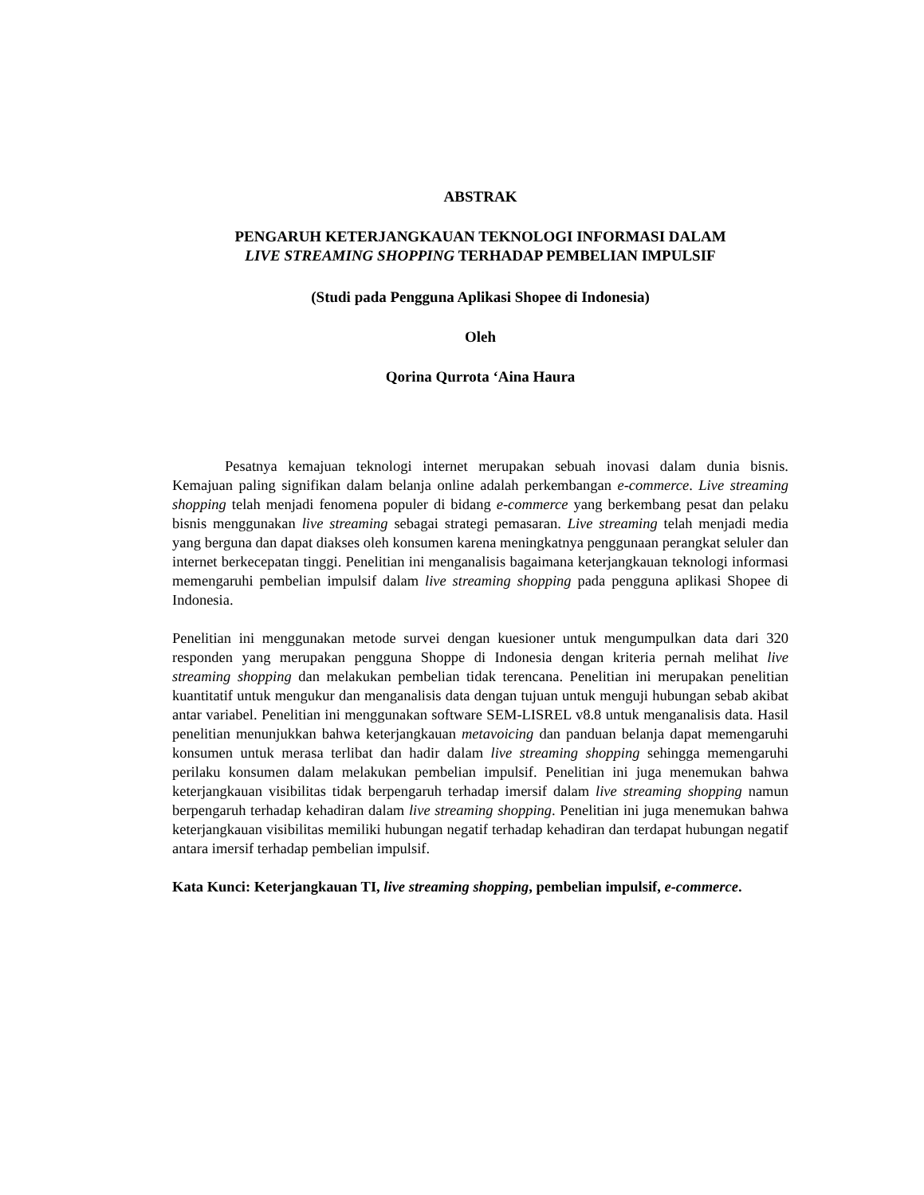ABSTRAK
PENGARUH KETERJANGKAUAN TEKNOLOGI INFORMASI DALAM
LIVE STREAMING SHOPPING TERHADAP PEMBELIAN IMPULSIF
(Studi pada Pengguna Aplikasi Shopee di Indonesia)
Oleh
Qorina Qurrota ‘Aina Haura
Pesatnya kemajuan teknologi internet merupakan sebuah inovasi dalam dunia bisnis. Kemajuan paling signifikan dalam belanja online adalah perkembangan e-commerce. Live streaming shopping telah menjadi fenomena populer di bidang e-commerce yang berkembang pesat dan pelaku bisnis menggunakan live streaming sebagai strategi pemasaran. Live streaming telah menjadi media yang berguna dan dapat diakses oleh konsumen karena meningkatnya penggunaan perangkat seluler dan internet berkecepatan tinggi. Penelitian ini menganalisis bagaimana keterjangkauan teknologi informasi memengaruhi pembelian impulsif dalam live streaming shopping pada pengguna aplikasi Shopee di Indonesia.
Penelitian ini menggunakan metode survei dengan kuesioner untuk mengumpulkan data dari 320 responden yang merupakan pengguna Shoppe di Indonesia dengan kriteria pernah melihat live streaming shopping dan melakukan pembelian tidak terencana. Penelitian ini merupakan penelitian kuantitatif untuk mengukur dan menganalisis data dengan tujuan untuk menguji hubungan sebab akibat antar variabel. Penelitian ini menggunakan software SEM-LISREL v8.8 untuk menganalisis data. Hasil penelitian menunjukkan bahwa keterjangkauan metavoicing dan panduan belanja dapat memengaruhi konsumen untuk merasa terlibat dan hadir dalam live streaming shopping sehingga memengaruhi perilaku konsumen dalam melakukan pembelian impulsif. Penelitian ini juga menemukan bahwa keterjangkauan visibilitas tidak berpengaruh terhadap imersif dalam live streaming shopping namun berpengaruh terhadap kehadiran dalam live streaming shopping. Penelitian ini juga menemukan bahwa keterjangkauan visibilitas memiliki hubungan negatif terhadap kehadiran dan terdapat hubungan negatif antara imersif terhadap pembelian impulsif.
Kata Kunci: Keterjangkauan TI, live streaming shopping, pembelian impulsif, e-commerce.